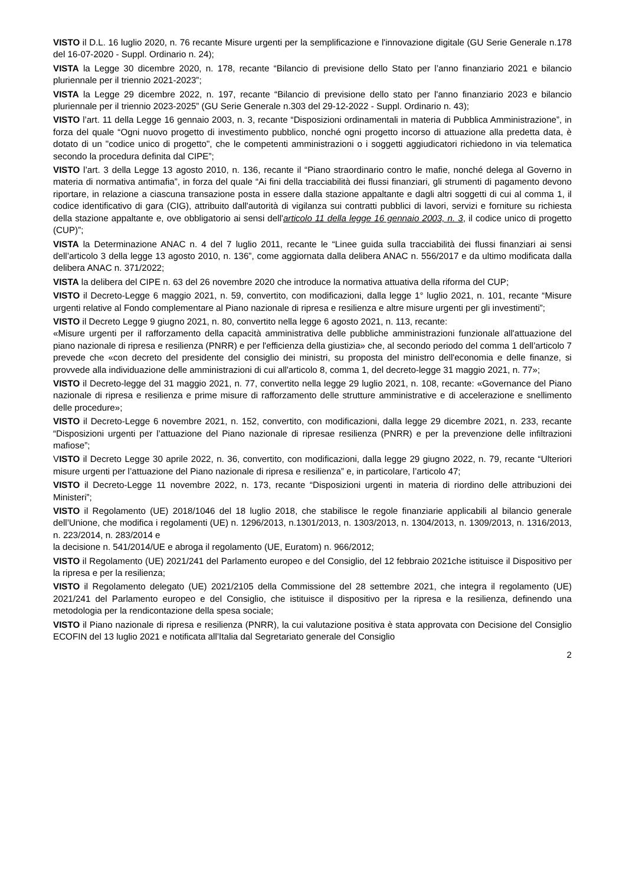VISTO il D.L. 16 luglio 2020, n. 76 recante Misure urgenti per la semplificazione e l'innovazione digitale (GU Serie Generale n.178 del 16-07-2020 - Suppl. Ordinario n. 24);
VISTA la Legge 30 dicembre 2020, n. 178, recante “Bilancio di previsione dello Stato per l’anno finanziario 2021 e bilancio pluriennale per il triennio 2021-2023”;
VISTA la Legge 29 dicembre 2022, n. 197, recante “Bilancio di previsione dello stato per l'anno finanziario 2023 e bilancio pluriennale per il triennio 2023-2025” (GU Serie Generale n.303 del 29-12-2022 - Suppl. Ordinario n. 43);
VISTO l’art. 11 della Legge 16 gennaio 2003, n. 3, recante “Disposizioni ordinamentali in materia di Pubblica Amministrazione”, in forza del quale “Ogni nuovo progetto di investimento pubblico, nonché ogni progetto incorso di attuazione alla predetta data, è dotato di un "codice unico di progetto", che le competenti amministrazioni o i soggetti aggiudicatori richiedono in via telematica secondo la procedura definita dal CIPE”;
VISTO l’art. 3 della Legge 13 agosto 2010, n. 136, recante il “Piano straordinario contro le mafie, nonché delega al Governo in materia di normativa antimafia”, in forza del quale “Ai fini della tracciabilità dei flussi finanziari, gli strumenti di pagamento devono riportare, in relazione a ciascuna transazione posta in essere dalla stazione appaltante e dagli altri soggetti di cui al comma 1, il codice identificativo di gara (CIG), attribuito dall'autorità di vigilanza sui contratti pubblici di lavori, servizi e forniture su richiesta della stazione appaltante e, ove obbligatorio ai sensi dell'articolo 11 della legge 16 gennaio 2003, n. 3, il codice unico di progetto (CUP)”;
VISTA la Determinazione ANAC n. 4 del 7 luglio 2011, recante le “Linee guida sulla tracciabilità dei flussi finanziari ai sensi dell’articolo 3 della legge 13 agosto 2010, n. 136”, come aggiornata dalla delibera ANAC n. 556/2017 e da ultimo modificata dalla delibera ANAC n. 371/2022;
VISTA la delibera del CIPE n. 63 del 26 novembre 2020 che introduce la normativa attuativa della riforma del CUP;
VISTO il Decreto-Legge 6 maggio 2021, n. 59, convertito, con modificazioni, dalla legge 1° luglio 2021, n. 101, recante “Misure urgenti relative al Fondo complementare al Piano nazionale di ripresa e resilienza e altre misure urgenti per gli investimenti”;
VISTO il Decreto Legge 9 giugno 2021, n. 80, convertito nella legge 6 agosto 2021, n. 113, recante:
«Misure urgenti per il rafforzamento della capacità amministrativa delle pubbliche amministrazioni funzionale all'attuazione del piano nazionale di ripresa e resilienza (PNRR) e per l'efficienza della giustizia» che, al secondo periodo del comma 1 dell’articolo 7 prevede che «con decreto del presidente del consiglio dei ministri, su proposta del ministro dell'economia e delle finanze, si provvede alla individuazione delle amministrazioni di cui all'articolo 8, comma 1, del decreto-legge 31 maggio 2021, n. 77»;
VISTO il Decreto-legge del 31 maggio 2021, n. 77, convertito nella legge 29 luglio 2021, n. 108, recante: «Governance del Piano nazionale di ripresa e resilienza e prime misure di rafforzamento delle strutture amministrative e di accelerazione e snellimento delle procedure»;
VISTO il Decreto-Legge 6 novembre 2021, n. 152, convertito, con modificazioni, dalla legge 29 dicembre 2021, n. 233, recante “Disposizioni urgenti per l’attuazione del Piano nazionale di ripresae resilienza (PNRR) e per la prevenzione delle infiltrazioni mafiose”;
VISTO il Decreto Legge 30 aprile 2022, n. 36, convertito, con modificazioni, dalla legge 29 giugno 2022, n. 79, recante “Ulteriori misure urgenti per l’attuazione del Piano nazionale di ripresa e resilienza” e, in particolare, l’articolo 47;
VISTO il Decreto-Legge 11 novembre 2022, n. 173, recante “Disposizioni urgenti in materia di riordino delle attribuzioni dei Ministeri”;
VISTO il Regolamento (UE) 2018/1046 del 18 luglio 2018, che stabilisce le regole finanziarie applicabili al bilancio generale dell’Unione, che modifica i regolamenti (UE) n. 1296/2013, n.1301/2013, n. 1303/2013, n. 1304/2013, n. 1309/2013, n. 1316/2013, n. 223/2014, n. 283/2014 e
la decisione n. 541/2014/UE e abroga il regolamento (UE, Euratom) n. 966/2012;
VISTO il Regolamento (UE) 2021/241 del Parlamento europeo e del Consiglio, del 12 febbraio 2021che istituisce il Dispositivo per la ripresa e per la resilienza;
VISTO il Regolamento delegato (UE) 2021/2105 della Commissione del 28 settembre 2021, che integra il regolamento (UE) 2021/241 del Parlamento europeo e del Consiglio, che istituisce il dispositivo per la ripresa e la resilienza, definendo una metodologia per la rendicontazione della spesa sociale;
VISTO il Piano nazionale di ripresa e resilienza (PNRR), la cui valutazione positiva è stata approvata con Decisione del Consiglio ECOFIN del 13 luglio 2021 e notificata all’Italia dal Segretariato generale del Consiglio
2